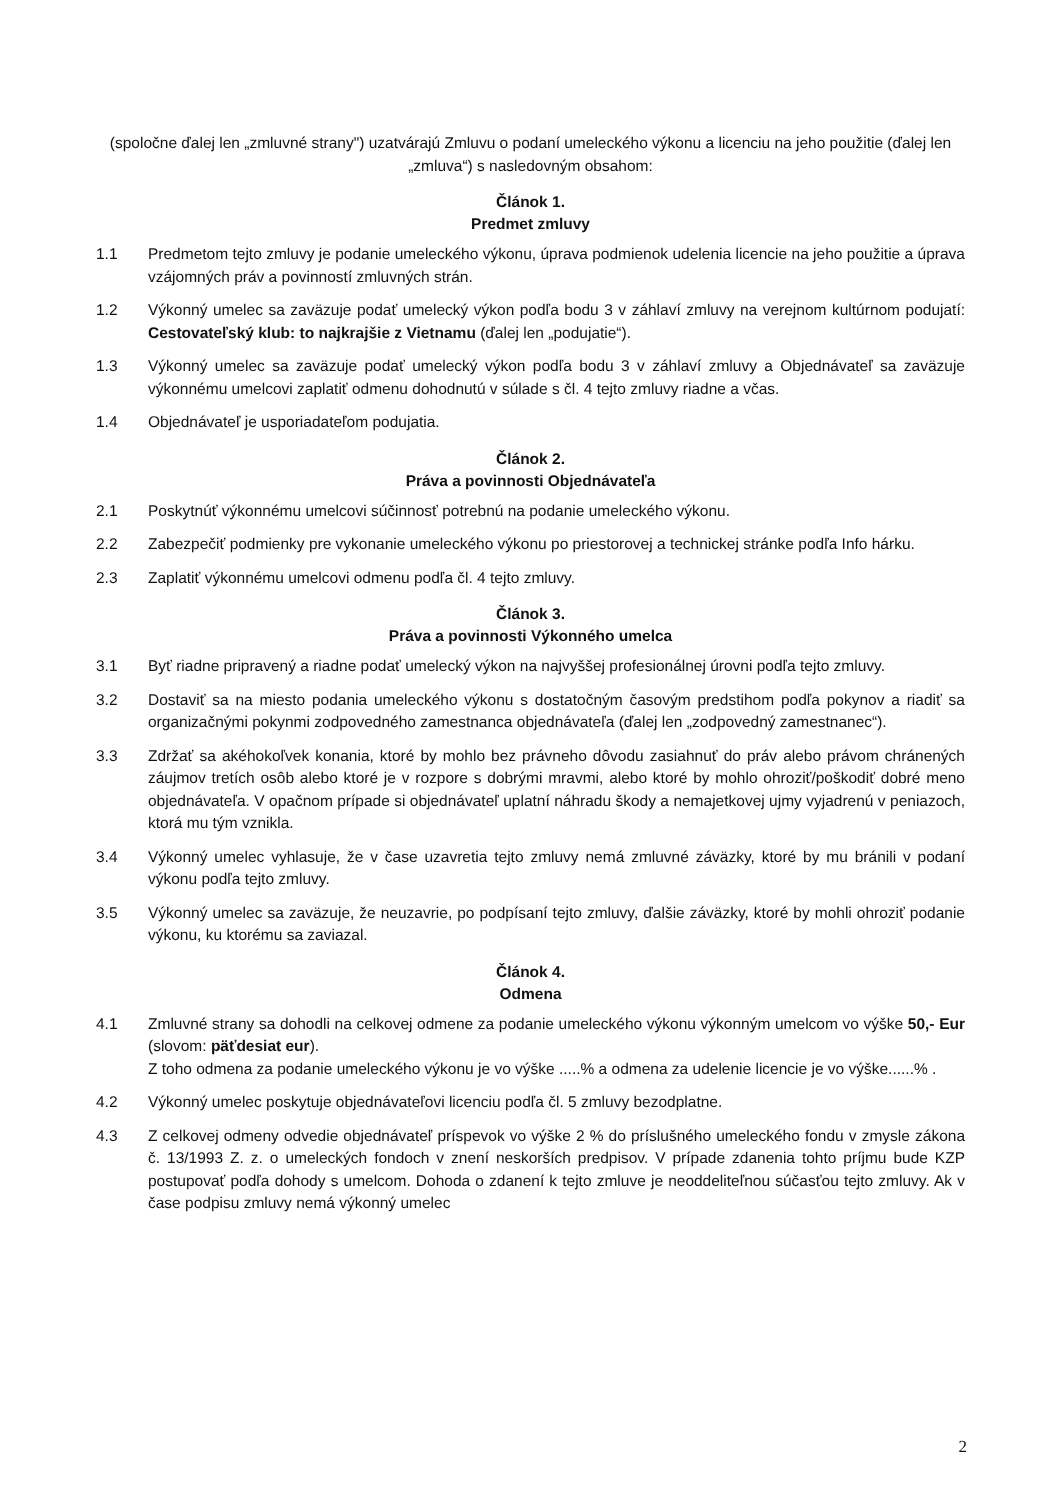(spoločne ďalej len „zmluvné strany") uzatvárajú Zmluvu o podaní umeleckého výkonu a licenciu na jeho použitie (ďalej len „zmluva“) s nasledovným obsahom:
Článok 1.
Predmet zmluvy
1.1 Predmetom tejto zmluvy je podanie umeleckého výkonu, úprava podmienok udelenia licencie na jeho použitie a úprava vzájomných práv a povinností zmluvných strán.
1.2 Výkonný umelec sa zaväzuje podať umelecký výkon podľa bodu 3 v záhlaví zmluvy na verejnom kultúrnom podujatí: Cestovateľský klub: to najkrajšie z Vietnamu (ďalej len „podujatie“).
1.3 Výkonný umelec sa zaväzuje podať umelecký výkon podľa bodu 3 v záhlaví zmluvy a Objednávateľ sa zaväzuje výkonnému umelcovi zaplatiť odmenu dohodnutú v súlade s čl. 4 tejto zmluvy riadne a včas.
1.4 Objednávateľ je usporiadateľom podujatia.
Článok 2.
Práva a povinnosti Objednávateľa
2.1 Poskytnúť výkonnému umelcovi súčinnosť potrebnú na podanie umeleckého výkonu.
2.2 Zabezpečiť podmienky pre vykonanie umeleckého výkonu po priestorovej a technickej stránke podľa Info hárku.
2.3 Zaplatiť výkonnému umelcovi odmenu podľa čl. 4 tejto zmluvy.
Článok 3.
Práva a povinnosti Výkonného umelca
3.1 Byť riadne pripravený a riadne podať umelecký výkon na najvyššej profesionálnej úrovni podľa tejto zmluvy.
3.2 Dostaviť sa na miesto podania umeleckého výkonu s dostatočným časovým predstihom podľa pokynov a riadiť sa organizačnými pokynmi zodpovedného zamestnanca objednávateľa (ďalej len „zodpovedný zamestnanec“).
3.3 Zdržať sa akéhokoľvek konania, ktoré by mohlo bez právneho dôvodu zasiahnuť do práv alebo právom chránených záujmov tretích osôb alebo ktoré je v rozpore s dobrými mravmi, alebo ktoré by mohlo ohroziť/poškodiť dobré meno objednávateľa. V opačnom prípade si objednávateľ uplatní náhradu škody a nemajetkovej ujmy vyjadrenú v peniazoch, ktorá mu tým vznikla.
3.4 Výkonný umelec vyhlasuje, že v čase uzavretia tejto zmluvy nemá zmluvné záväzky, ktoré by mu bránili v podaní výkonu podľa tejto zmluvy.
3.5 Výkonný umelec sa zaväzuje, že neuzavrie, po podpísaní tejto zmluvy, ďalšie záväzky, ktoré by mohli ohroziť podanie výkonu, ku ktorému sa zaviazal.
Článok 4.
Odmena
4.1 Zmluvné strany sa dohodli na celkovej odmene za podanie umeleckého výkonu výkonným umelcom vo výške 50,- Eur (slovom: päťdesiat eur).
Z toho odmena za podanie umeleckého výkonu je vo výške .....% a odmena za udelenie licencie je vo výške......% .
4.2 Výkonný umelec poskytuje objednávateľovi licenciu podľa čl. 5 zmluvy bezodplatne.
4.3 Z celkovej odmeny odvedie objednávateľ príspevok vo výške 2 % do príslušného umeleckého fondu v zmysle zákona č. 13/1993 Z. z. o umeleckých fondoch v znení neskorších predpisov. V prípade zdanenia tohto príjmu bude KZP postupovať podľa dohody s umelcom. Dohoda o zdanení k tejto zmluve je neoddeliteľnou súčasťou tejto zmluvy. Ak v čase podpisu zmluvy nemá výkonný umelec
2